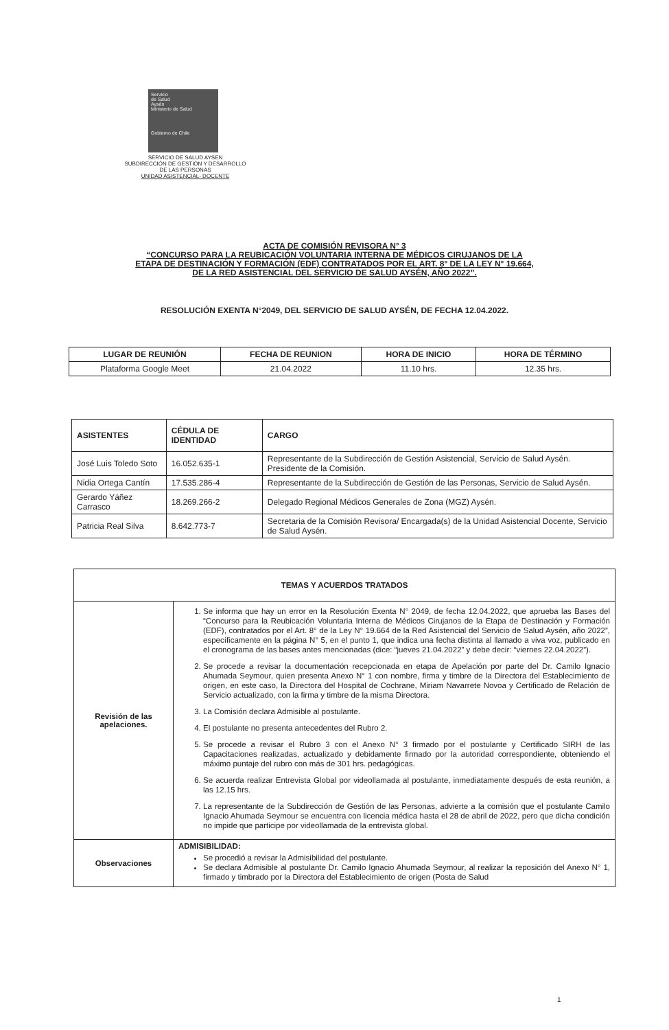Servicio
de Salud
Aysén
Ministerio de Salud
Gobierno de Chile
SERVICIO DE SALUD AYSEN
SUBDIRECCIÓN DE GESTIÓN Y DESARROLLO
DE LAS PERSONAS
UNIDAD ASISTENCIAL- DOCENTE
ACTA DE COMISIÓN REVISORA N° 3
“CONCURSO PARA LA REUBICACIÓN VOLUNTARIA INTERNA DE MÉDICOS CIRUJANOS DE LA
ETAPA DE DESTINACIÓN Y FORMACIÓN (EDF) CONTRATADOS POR EL ART. 8° DE LA LEY N° 19.664,
DE LA RED ASISTENCIAL DEL SERVICIO DE SALUD AYSÉN, AÑO 2022”.
RESOLUCIÓN EXENTA N°2049, DEL SERVICIO DE SALUD AYSÉN, DE FECHA 12.04.2022.
| LUGAR DE REUNIÓN | FECHA DE REUNION | HORA DE INICIO | HORA DE TÉRMINO |
| --- | --- | --- | --- |
| Plataforma Google Meet | 21.04.2022 | 11.10 hrs. | 12.35 hrs. |
| ASISTENTES | CÉDULA DE IDENTIDAD | CARGO |
| --- | --- | --- |
| José Luis Toledo Soto | 16.052.635-1 | Representante de la Subdirección de Gestión Asistencial, Servicio de Salud Aysén. Presidente de la Comisión. |
| Nidia Ortega Cantín | 17.535.286-4 | Representante de la Subdirección de Gestión de las Personas, Servicio de Salud Aysén. |
| Gerardo Yáñez Carrasco | 18.269.266-2 | Delegado Regional Médicos Generales de Zona (MGZ) Aysén. |
| Patricia Real Silva | 8.642.773-7 | Secretaria de la Comisión Revisora/ Encargada(s) de la Unidad Asistencial Docente, Servicio de Salud Aysén. |
| TEMAS Y ACUERDOS TRATADOS | |
| --- | --- |
| Revisión de las apelaciones. | 1. Se informa que hay un error en la Resolución Exenta N° 2049, de fecha 12.04.2022, que aprueba las Bases del “Concurso para la Reubicación Voluntaria Interna de Médicos Cirujanos de la Etapa de Destinación y Formación (EDF), contratados por el Art. 8° de la Ley N° 19.664 de la Red Asistencial del Servicio de Salud Aysén, año 2022”, específicamente en la página N° 5, en el punto 1, que indica una fecha distinta al llamado a viva voz, publicado en el cronograma de las bases antes mencionadas (dice: “jueves 21.04.2022” y debe decir: “viernes 22.04.2022”). 2. Se procede a revisar la documentación recepcionada en etapa de Apelación por parte del Dr. Camilo Ignacio Ahumada Seymour, quien presenta Anexo N° 1 con nombre, firma y timbre de la Directora del Establecimiento de origen, en este caso, la Directora del Hospital de Cochrane, Miriam Navarrete Novoa y Certificado de Relación de Servicio actualizado, con la firma y timbre de la misma Directora. 3. La Comisión declara Admisible al postulante. 4. El postulante no presenta antecedentes del Rubro 2. 5. Se procede a revisar el Rubro 3 con el Anexo N° 3 firmado por el postulante y Certificado SIRH de las Capacitaciones realizadas, actualizado y debidamente firmado por la autoridad correspondiente, obteniendo el máximo puntaje del rubro con más de 301 hrs. pedagógicas. 6. Se acuerda realizar Entrevista Global por videollamada al postulante, inmediatamente después de esta reunión, a las 12.15 hrs. 7. La representante de la Subdirección de Gestión de las Personas, advierte a la comisión que el postulante Camilo Ignacio Ahumada Seymour se encuentra con licencia médica hasta el 28 de abril de 2022, pero que dicha condición no impide que participe por videollamada de la entrevista global. |
| Observaciones | ADMISIBILIDAD: Se procedió a revisar la Admisibilidad del postulante. Se declara Admisible al postulante Dr. Camilo Ignacio Ahumada Seymour, al realizar la reposición del Anexo N° 1, firmado y timbrado por la Directora del Establecimiento de origen (Posta de Salud |
1